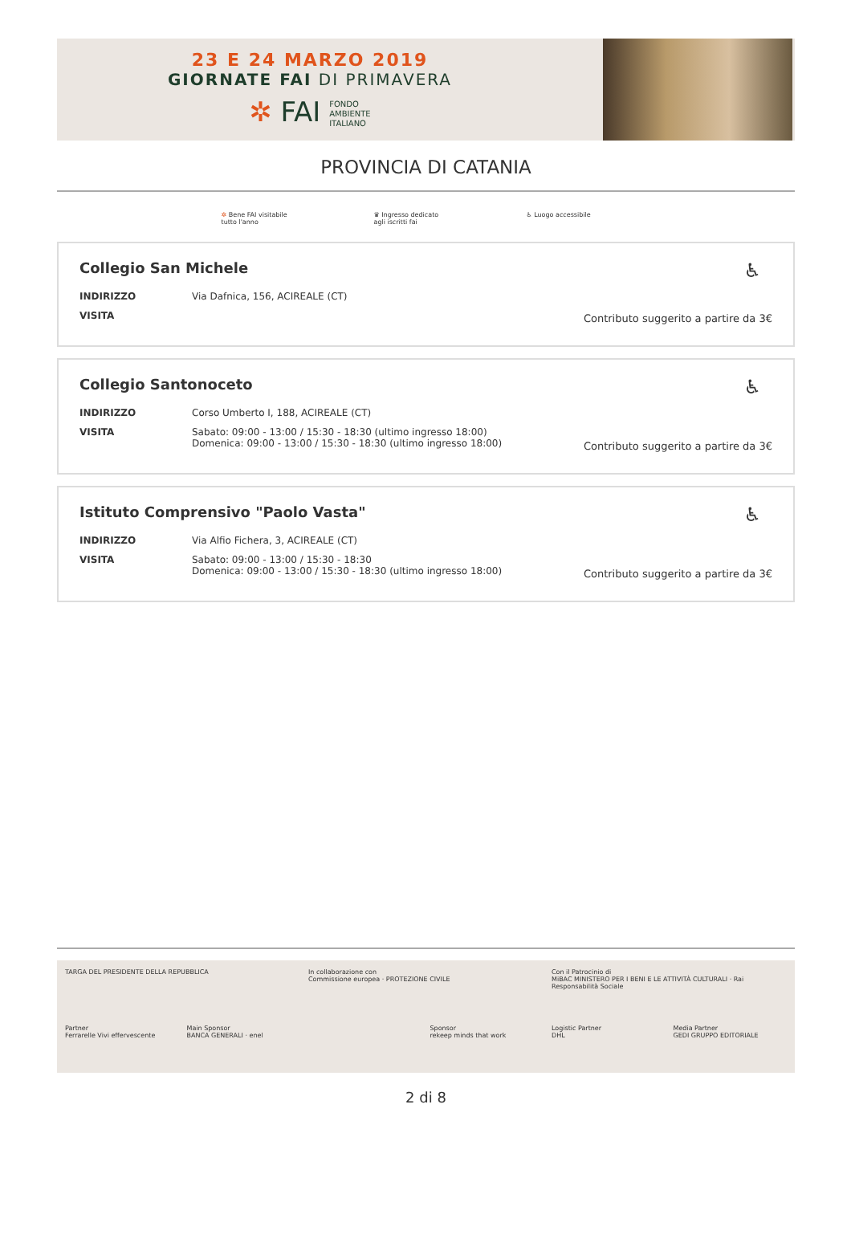23 E 24 MARZO 2019
GIORNATE FAI DI PRIMAVERA
✲ FAI FONDO
AMBIENTE
ITALIANO
PROVINCIA DI CATANIA
✲ Bene FAI visitabile
tutto l'anno
♛ Ingresso dedicato
agli iscritti fai
♿ Luogo accessibile
♿
Collegio San Michele
INDIRIZZO Via Dafnica, 156, ACIREALE (CT)
VISITA
Contributo suggerito a partire da 3€
♿
Collegio Santonoceto
INDIRIZZO Corso Umberto I, 188, ACIREALE (CT)
VISITA Sabato: 09:00 - 13:00 / 15:30 - 18:30 (ultimo ingresso 18:00)
Domenica: 09:00 - 13:00 / 15:30 - 18:30 (ultimo ingresso 18:00)
Contributo suggerito a partire da 3€
♿
Istituto Comprensivo "Paolo Vasta"
INDIRIZZO Via Alfio Fichera, 3, ACIREALE (CT)
VISITA Sabato: 09:00 - 13:00 / 15:30 - 18:30
Domenica: 09:00 - 13:00 / 15:30 - 18:30 (ultimo ingresso 18:00)
Contributo suggerito a partire da 3€
TARGA DEL PRESIDENTE DELLA REPUBBLICA
In collaborazione con
Commissione europea · PROTEZIONE CIVILE
Con il Patrocinio di
MiBAC MINISTERO PER I BENI E LE ATTIVITÀ CULTURALI · Rai Responsabilità Sociale
Partner
Ferrarelle Vivi effervescente
Main Sponsor
BANCA GENERALI · enel
Sponsor
rekeep minds that work
Logistic Partner
DHL
Media Partner
GEDI GRUPPO EDITORIALE
2 di 8